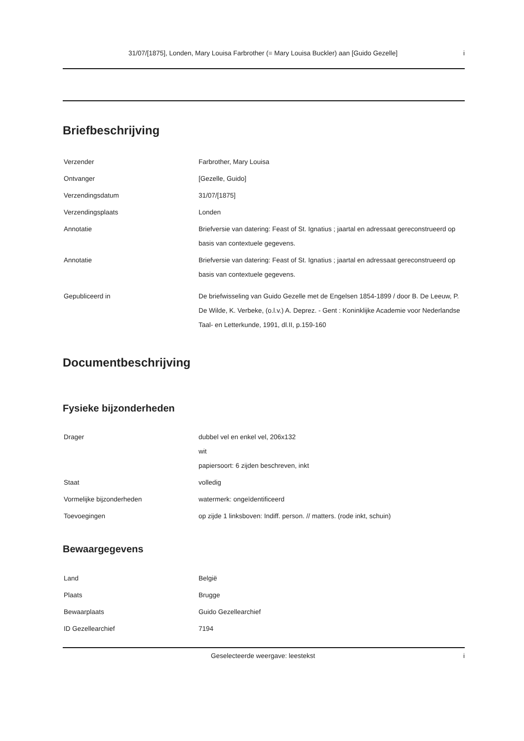31/07/[1875], Londen, Mary Louisa Farbrother (= Mary Louisa Buckler) aan [Guido Gezelle] i
Briefbeschrijving
| Verzender | Farbrother, Mary Louisa |
| Ontvanger | [Gezelle, Guido] |
| Verzendingsdatum | 31/07/[1875] |
| Verzendingsplaats | Londen |
| Annotatie | Briefversie van datering: Feast of St. Ignatius ; jaartal en adressaat gereconstrueerd op basis van contextuele gegevens. |
| Annotatie | Briefversie van datering: Feast of St. Ignatius ; jaartal en adressaat gereconstrueerd op basis van contextuele gegevens. |
| Gepubliceerd in | De briefwisseling van Guido Gezelle met de Engelsen 1854-1899 / door B. De Leeuw, P. De Wilde, K. Verbeke, (o.l.v.) A. Deprez. - Gent : Koninklijke Academie voor Nederlandse Taal- en Letterkunde, 1991, dl.II, p.159-160 |
Documentbeschrijving
Fysieke bijzonderheden
| Drager | dubbel vel en enkel vel, 206x132 wit papiersoort: 6 zijden beschreven, inkt |
| Staat | volledig |
| Vormelijke bijzonderheden | watermerk: ongeïdentificeerd |
| Toevoegingen | op zijde 1 linksboven: Indiff. person. // matters. (rode inkt, schuin) |
Bewaargegevens
| Land | België |
| Plaats | Brugge |
| Bewaarplaats | Guido Gezellearchief |
| ID Gezellearchief | 7194 |
Geselecteerde weergave: leestekst i